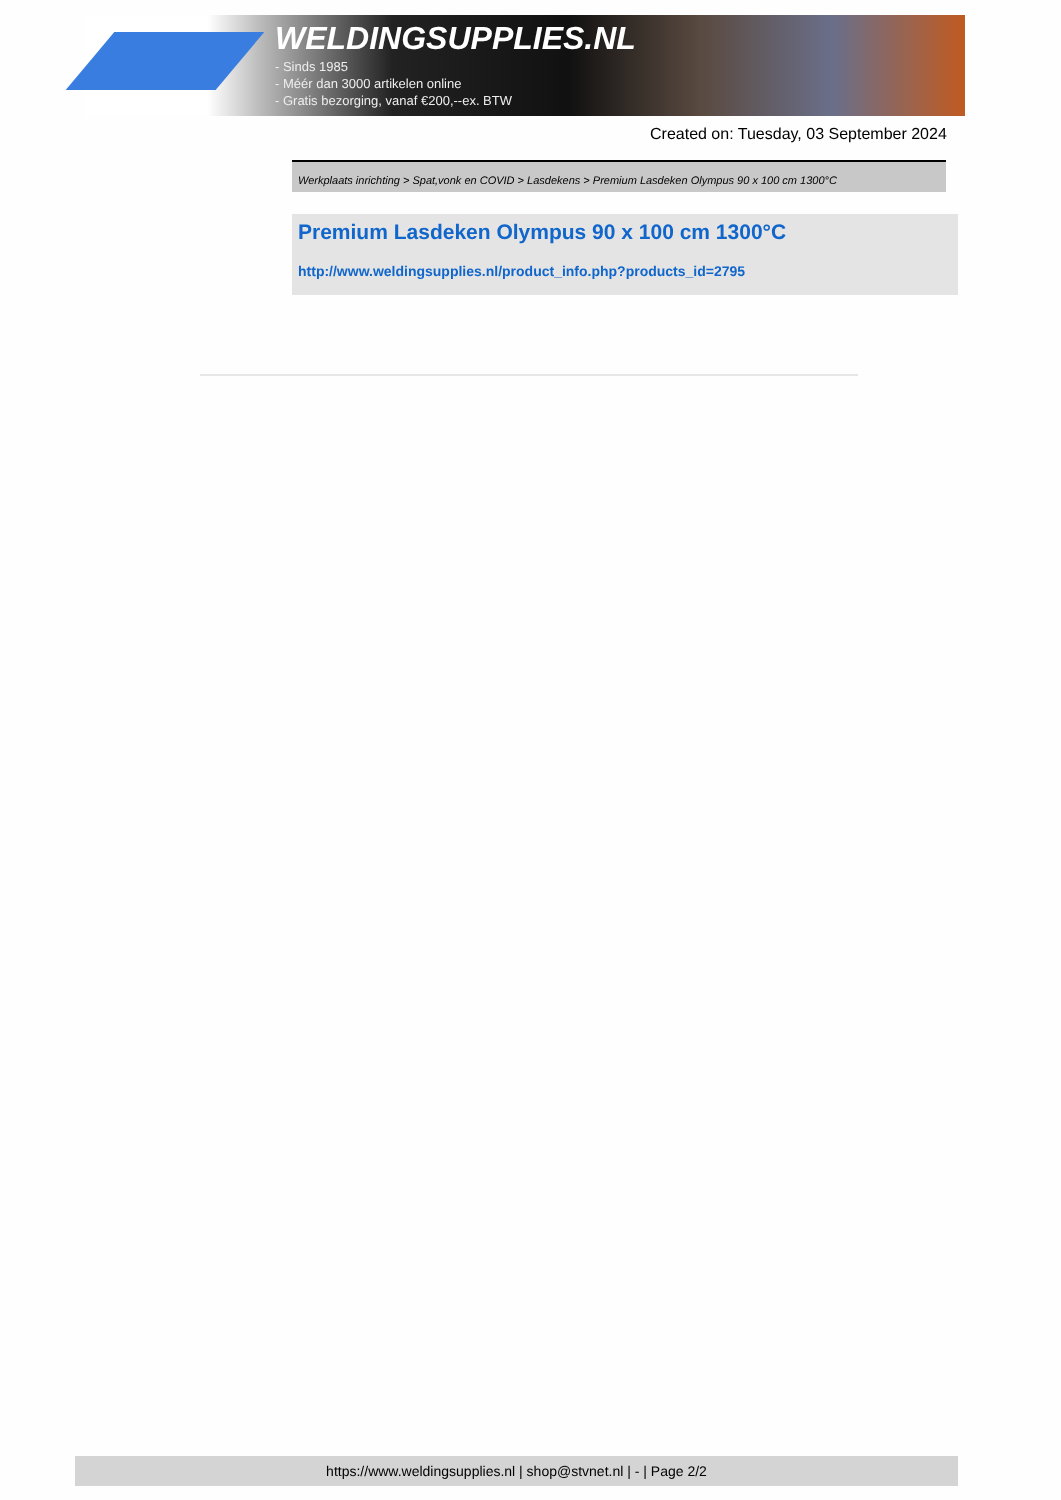WELDINGSUPPLIES.NL
- Sinds 1985
- Méér dan 3000 artikelen online
- Gratis bezorging, vanaf €200,--ex. BTW
Created on: Tuesday, 03 September 2024
Werkplaats inrichting > Spat,vonk en COVID > Lasdekens > Premium Lasdeken Olympus 90 x 100 cm 1300°C
Premium Lasdeken Olympus 90 x 100 cm 1300°C
http://www.weldingsupplies.nl/product_info.php?products_id=2795
https://www.weldingsupplies.nl | shop@stvnet.nl | - | Page 2/2